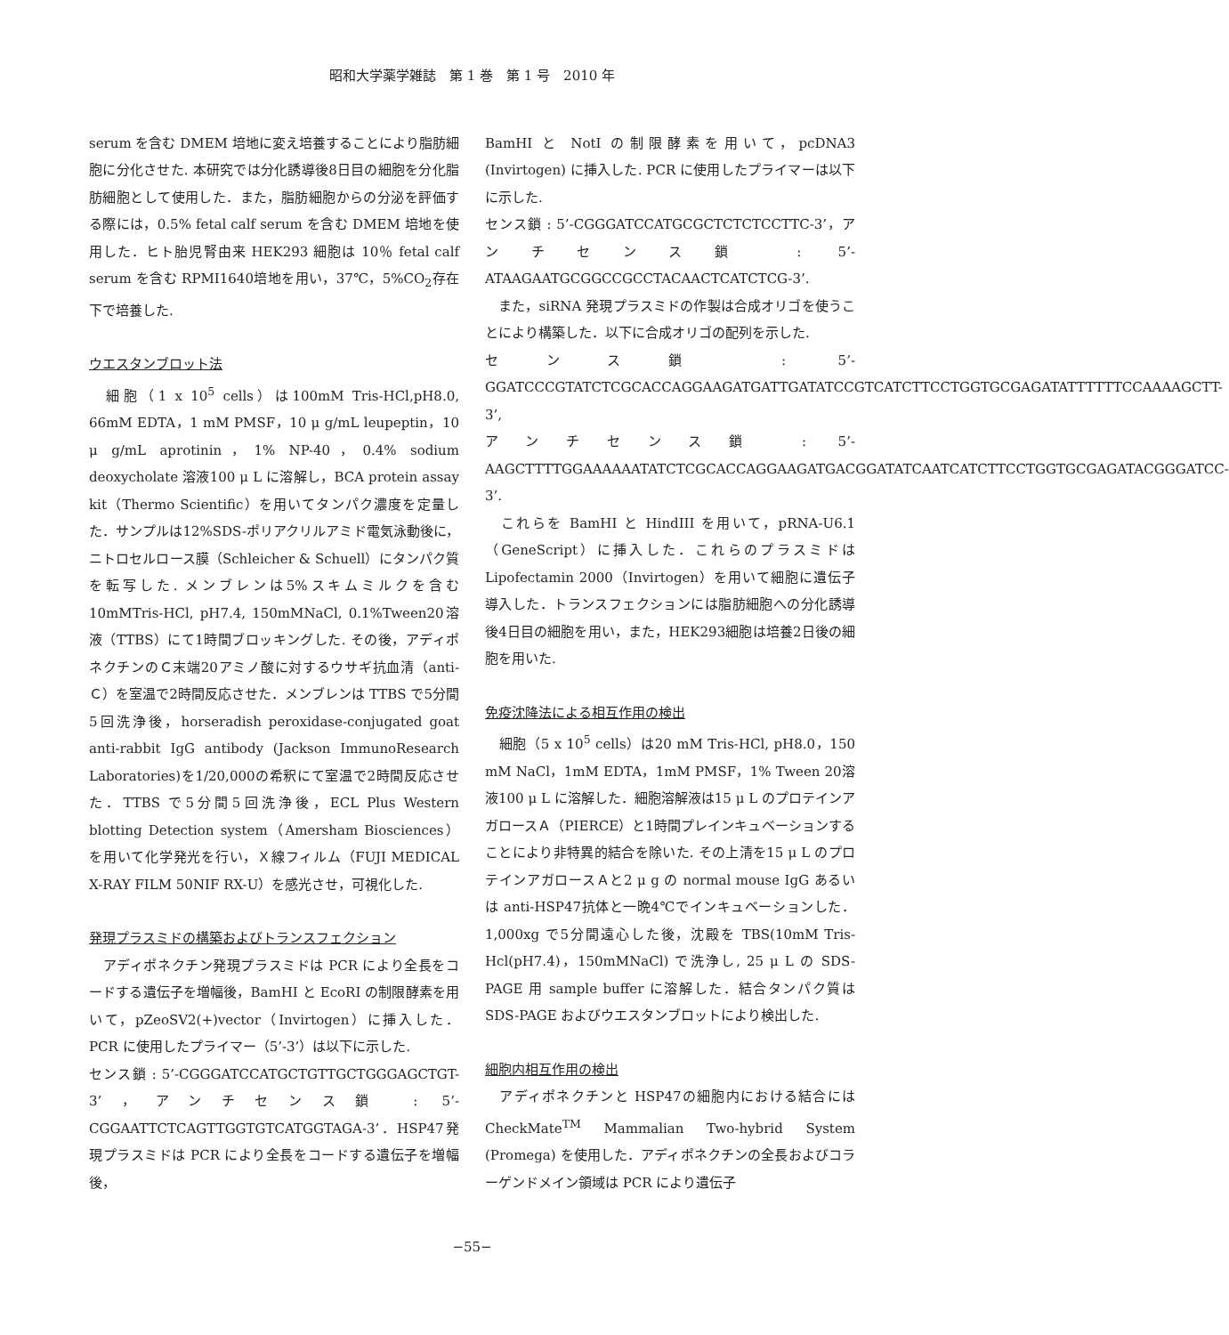昭和大学薬学雑誌　第 1 巻　第 1 号　2010 年
serum を含む DMEM 培地に変え培養することにより脂肪細胞に分化させた. 本研究では分化誘導後8日目の細胞を分化脂肪細胞として使用した．また，脂肪細胞からの分泌を評価する際には，0.5% fetal calf serum を含む DMEM 培地を使用した．ヒト胎児腎由来 HEK293 細胞は 10％ fetal calf serum を含む RPMI1640培地を用い，37℃，5%CO<sub>2</sub>存在下で培養した.
ウエスタンブロット法
　細胞（1 x 10<sup>5</sup> cells）は100mM Tris-HCl,pH8.0, 66mM EDTA，1 mM PMSF，10 μ g/mL leupeptin，10 μ g/mL aprotinin，1% NP-40，0.4% sodium deoxycholate 溶液100 μ L に溶解し，BCA protein assay kit（Thermo Scientific）を用いてタンパク濃度を定量した．サンプルは12%SDS-ポリアクリルアミド電気泳動後に，ニトロセルロース膜（Schleicher & Schuell）にタンパク質を転写した. メンブレンは5%スキムミルクを含む10mMTris-HCl, pH7.4, 150mMNaCl, 0.1%Tween20溶液（TTBS）にて1時間ブロッキングした. その後，アディポネクチンのＣ末端20アミノ酸に対するウサギ抗血清（anti-Ｃ）を室温で2時間反応させた．メンブレンは TTBS で5分間5回洗浄後，horseradish peroxidase-conjugated goat anti-rabbit IgG antibody (Jackson ImmunoResearch Laboratories)を1/20,000の希釈にて室温で2時間反応させた．TTBS で5分間5回洗浄後，ECL Plus Western blotting Detection system（Amersham Biosciences）を用いて化学発光を行い，Ｘ線フィルム（FUJI MEDICAL X-RAY FILM 50NIF RX-U）を感光させ，可視化した.
発現プラスミドの構築およびトランスフェクション
　アディポネクチン発現プラスミドは PCR により全長をコードする遺伝子を増幅後，BamHI と EcoRI の制限酵素を用いて，pZeoSV2(+)vector（Invirtogen）に挿入した．PCR に使用したプライマー（5’-3’）は以下に示した.
センス鎖 : 5’-CGGGATCCATGCTGTTGCTGGGAGCTGT-3’，アンチセンス鎖 : 5’-CGGAATTCTCAGTTGGTGTCATGGTAGA-3’．HSP47発現プラスミドは PCR により全長をコードする遺伝子を増幅後，
BamHI と NotI の制限酵素を用いて，pcDNA3 (Invirtogen) に挿入した. PCR に使用したプライマーは以下に示した.
センス鎖 : 5’-CGGGATCCATGCGCTCTCTCCTTC-3’，アンチセンス鎖 : 5’-ATAAGAATGCGGCCGCCTACAACTCATCTCG-3’.
　また，siRNA 発現プラスミドの作製は合成オリゴを使うことにより構築した．以下に合成オリゴの配列を示した.
センス鎖 : 5’-GGATCCCGTATCTCGCACCAGGAAGATGATTGATATCCGTCATCTTCCTGGTGCGAGATATTTTTTCCAAAAGCTT-3’,
アンチセンス鎖 : 5’-AAGCTTTTGGAAAAAATATCTCGCACCAGGAAGATGACGGATATCAATCATCTTCCTGGTGCGAGATACGGGATCC-3’.
　これらを BamHI と HindIII を用いて，pRNA-U6.1（GeneScript）に挿入した．これらのプラスミドは Lipofectamin 2000（Invirtogen）を用いて細胞に遺伝子導入した．トランスフェクションには脂肪細胞への分化誘導後4日目の細胞を用い，また，HEK293細胞は培養2日後の細胞を用いた.
免疫沈降法による相互作用の検出
　細胞（5 x 10<sup>5</sup> cells）は20 mM Tris-HCl, pH8.0，150 mM NaCl，1mM EDTA，1mM PMSF，1% Tween 20溶液100 μ L に溶解した．細胞溶解液は15 μ L のプロテインアガロースＡ（PIERCE）と1時間プレインキュベーションすることにより非特異的結合を除いた. その上清を15 μ L のプロテインアガロースＡと2 μ g の normal mouse IgG あるいは anti-HSP47抗体と一晩4℃でインキュベーションした．1,000xg で5分間遠心した後，沈殿を TBS(10mM Tris-Hcl(pH7.4)，150mMNaCl) で洗浄し, 25 μ L の SDS-PAGE 用 sample buffer に溶解した．結合タンパク質は SDS-PAGE およびウエスタンブロットにより検出した.
細胞内相互作用の検出
　アディポネクチンと HSP47の細胞内における結合には CheckMate<sup>TM</sup> Mammalian Two-hybrid System (Promega) を使用した．アディポネクチンの全長およびコラーゲンドメイン領域は PCR により遺伝子
−55−